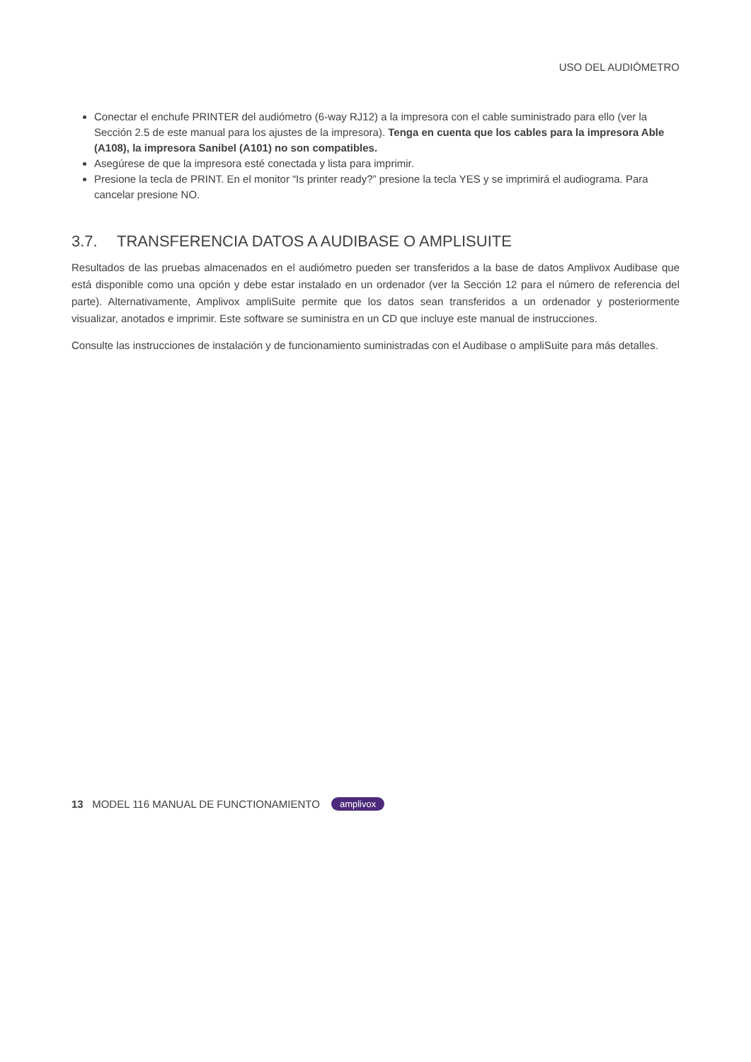USO DEL AUDIÓMETRO
Conectar el enchufe PRINTER del audiómetro (6-way RJ12) a la impresora con el cable suministrado para ello (ver la Sección 2.5 de este manual para los ajustes de la impresora). Tenga en cuenta que los cables para la impresora Able (A108), la impresora Sanibel (A101) no son compatibles.
Asegúrese de que la impresora esté conectada y lista para imprimir.
Presione la tecla de PRINT. En el monitor “Is printer ready?” presione la tecla YES y se imprimirá el audiograma. Para cancelar presione NO.
3.7. TRANSFERENCIA DATOS A AUDIBASE O AMPLISUITE
Resultados de las pruebas almacenados en el audiómetro pueden ser transferidos a la base de datos Amplivox Audibase que está disponible como una opción y debe estar instalado en un ordenador (ver la Sección 12 para el número de referencia del parte). Alternativamente, Amplivox ampliSuite permite que los datos sean transferidos a un ordenador y posteriormente visualizar, anotados e imprimir. Este software se suministra en un CD que incluye este manual de instrucciones.
Consulte las instrucciones de instalación y de funcionamiento suministradas con el Audibase o ampliSuite para más detalles.
13 MODEL 116 MANUAL DE FUNCTIONAMIENTO amplivox